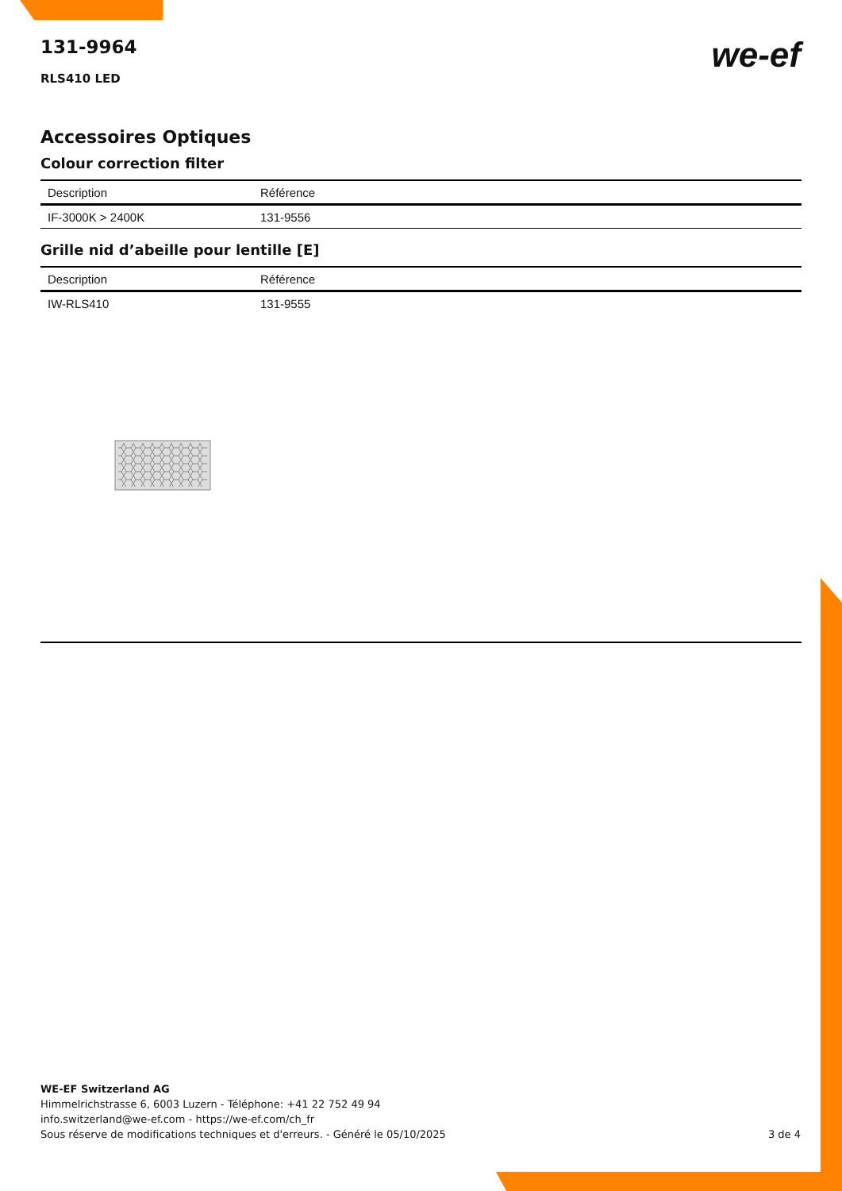we-ef
131-9964
RLS410 LED
Accessoires Optiques
Colour correction filter
| Description | Référence |
| --- | --- |
| IF-3000K > 2400K | 131-9556 |
Grille nid d’abeille pour lentille [E]
| Description | Référence |
| --- | --- |
| IW-RLS410 | 131-9555 |
WE-EF Switzerland AG
Himmelrichstrasse 6, 6003 Luzern - Téléphone: +41 22 752 49 94
info.switzerland@we-ef.com - https://we-ef.com/ch_fr
Sous réserve de modifications techniques et d'erreurs. - Généré le 05/10/2025 3 de 4